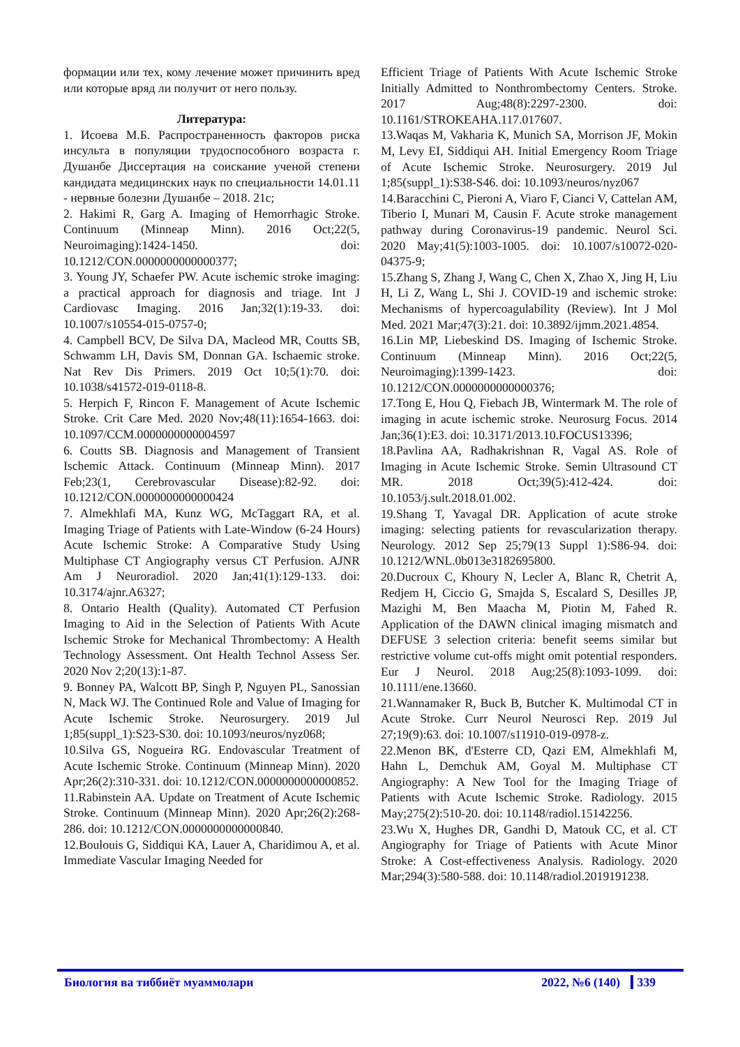формации или тех, кому лечение может причинить вред или которые вряд ли получит от него пользу.
Литература:
1. Исоева М.Б. Распространенность факторов риска инсульта в популяции трудоспособного возраста г. Душанбе Диссертация на соискание ученой степени кандидата медицинских наук по специальности 14.01.11 - нервные болезни Душанбе – 2018. 21с;
2. Hakimi R, Garg A. Imaging of Hemorrhagic Stroke. Continuum (Minneap Minn). 2016 Oct;22(5, Neuroimaging):1424-1450. doi: 10.1212/CON.0000000000000377;
3. Young JY, Schaefer PW. Acute ischemic stroke imaging: a practical approach for diagnosis and triage. Int J Cardiovasc Imaging. 2016 Jan;32(1):19-33. doi: 10.1007/s10554-015-0757-0;
4. Campbell BCV, De Silva DA, Macleod MR, Coutts SB, Schwamm LH, Davis SM, Donnan GA. Ischaemic stroke. Nat Rev Dis Primers. 2019 Oct 10;5(1):70. doi: 10.1038/s41572-019-0118-8.
5. Herpich F, Rincon F. Management of Acute Ischemic Stroke. Crit Care Med. 2020 Nov;48(11):1654-1663. doi: 10.1097/CCM.0000000000004597
6. Coutts SB. Diagnosis and Management of Transient Ischemic Attack. Continuum (Minneap Minn). 2017 Feb;23(1, Cerebrovascular Disease):82-92. doi: 10.1212/CON.0000000000000424
7. Almekhlafi MA, Kunz WG, McTaggart RA, et al. Imaging Triage of Patients with Late-Window (6-24 Hours) Acute Ischemic Stroke: A Comparative Study Using Multiphase CT Angiography versus CT Perfusion. AJNR Am J Neuroradiol. 2020 Jan;41(1):129-133. doi: 10.3174/ajnr.A6327;
8. Ontario Health (Quality). Automated CT Perfusion Imaging to Aid in the Selection of Patients With Acute Ischemic Stroke for Mechanical Thrombectomy: A Health Technology Assessment. Ont Health Technol Assess Ser. 2020 Nov 2;20(13):1-87.
9. Bonney PA, Walcott BP, Singh P, Nguyen PL, Sanossian N, Mack WJ. The Continued Role and Value of Imaging for Acute Ischemic Stroke. Neurosurgery. 2019 Jul 1;85(suppl_1):S23-S30. doi: 10.1093/neuros/nyz068;
10.Silva GS, Nogueira RG. Endovascular Treatment of Acute Ischemic Stroke. Continuum (Minneap Minn). 2020 Apr;26(2):310-331. doi: 10.1212/CON.0000000000000852.
11.Rabinstein AA. Update on Treatment of Acute Ischemic Stroke. Continuum (Minneap Minn). 2020 Apr;26(2):268-286. doi: 10.1212/CON.0000000000000840.
12.Boulouis G, Siddiqui KA, Lauer A, Charidimou A, et al. Immediate Vascular Imaging Needed for
Efficient Triage of Patients With Acute Ischemic Stroke Initially Admitted to Nonthrombectomy Centers. Stroke. 2017 Aug;48(8):2297-2300. doi: 10.1161/STROKEAHA.117.017607.
13.Waqas M, Vakharia K, Munich SA, Morrison JF, Mokin M, Levy EI, Siddiqui AH. Initial Emergency Room Triage of Acute Ischemic Stroke. Neurosurgery. 2019 Jul 1;85(suppl_1):S38-S46. doi: 10.1093/neuros/nyz067
14.Baracchini C, Pieroni A, Viaro F, Cianci V, Cattelan AM, Tiberio I, Munari M, Causin F. Acute stroke management pathway during Coronavirus-19 pandemic. Neurol Sci. 2020 May;41(5):1003-1005. doi: 10.1007/s10072-020-04375-9;
15.Zhang S, Zhang J, Wang C, Chen X, Zhao X, Jing H, Liu H, Li Z, Wang L, Shi J. COVID-19 and ischemic stroke: Mechanisms of hypercoagulability (Review). Int J Mol Med. 2021 Mar;47(3):21. doi: 10.3892/ijmm.2021.4854.
16.Lin MP, Liebeskind DS. Imaging of Ischemic Stroke. Continuum (Minneap Minn). 2016 Oct;22(5, Neuroimaging):1399-1423. doi: 10.1212/CON.0000000000000376;
17.Tong E, Hou Q, Fiebach JB, Wintermark M. The role of imaging in acute ischemic stroke. Neurosurg Focus. 2014 Jan;36(1):E3. doi: 10.3171/2013.10.FOCUS13396;
18.Pavlina AA, Radhakrishnan R, Vagal AS. Role of Imaging in Acute Ischemic Stroke. Semin Ultrasound CT MR. 2018 Oct;39(5):412-424. doi: 10.1053/j.sult.2018.01.002.
19.Shang T, Yavagal DR. Application of acute stroke imaging: selecting patients for revascularization therapy. Neurology. 2012 Sep 25;79(13 Suppl 1):S86-94. doi: 10.1212/WNL.0b013e3182695800.
20.Ducroux C, Khoury N, Lecler A, Blanc R, Chetrit A, Redjem H, Ciccio G, Smajda S, Escalard S, Desilles JP, Mazighi M, Ben Maacha M, Piotin M, Fahed R. Application of the DAWN clinical imaging mismatch and DEFUSE 3 selection criteria: benefit seems similar but restrictive volume cut-offs might omit potential responders. Eur J Neurol. 2018 Aug;25(8):1093-1099. doi: 10.1111/ene.13660.
21.Wannamaker R, Buck B, Butcher K. Multimodal CT in Acute Stroke. Curr Neurol Neurosci Rep. 2019 Jul 27;19(9):63. doi: 10.1007/s11910-019-0978-z.
22.Menon BK, d'Esterre CD, Qazi EM, Almekhlafi M, Hahn L, Demchuk AM, Goyal M. Multiphase CT Angiography: A New Tool for the Imaging Triage of Patients with Acute Ischemic Stroke. Radiology. 2015 May;275(2):510-20. doi: 10.1148/radiol.15142256.
23.Wu X, Hughes DR, Gandhi D, Matouk CC, et al. CT Angiography for Triage of Patients with Acute Minor Stroke: A Cost-effectiveness Analysis. Radiology. 2020 Mar;294(3):580-588. doi: 10.1148/radiol.2019191238.
Биология ва тиббиёт муаммолари 2022, №6 (140) 339